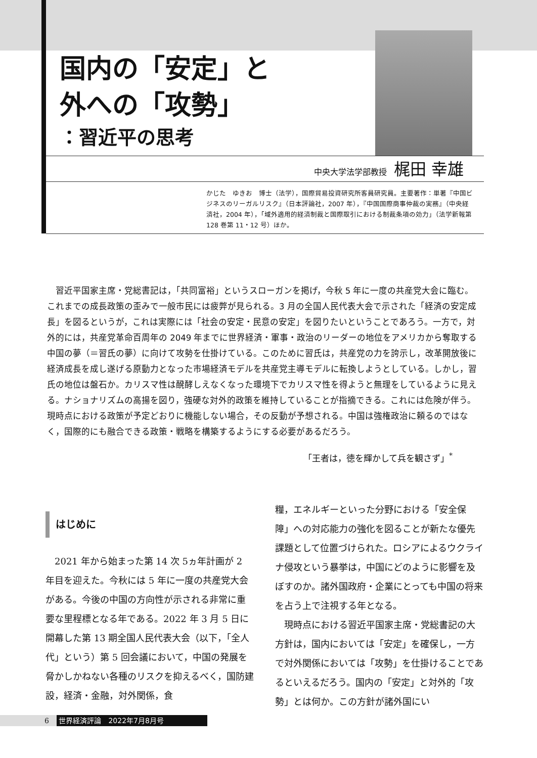国内の「安定」と
外への「攻勢」
：習近平の思考
中央大学法学部教授 梶田 幸雄
かじた　ゆきお　博士（法学），国際貿易投資研究所客員研究員。主要著作：単著『中国ビジネスのリーガルリスク』（日本評論社，2007 年），『中国国際商事仲裁の実務』（中央経済社，2004 年），「域外適用的経済制裁と国際取引における制裁条項の効力」（法学新報第 128 巻第 11・12 号）ほか。
習近平国家主席・党総書記は，「共同富裕」というスローガンを掲げ，今秋 5 年に一度の共産党大会に臨む。これまでの成長政策の歪みで一般市民には疲弊が見られる。3 月の全国人民代表大会で示された「経済の安定成長」を図るというが，これは実際には「社会の安定・民意の安定」を図りたいということであろう。一方で，対外的には，共産党革命百周年の 2049 年までに世界経済・軍事・政治のリーダーの地位をアメリカから奪取する中国の夢（＝習氏の夢）に向けて攻勢を仕掛けている。このために習氏は，共産党の力を誇示し，改革開放後に経済成長を成し遂げる原動力となった市場経済モデルを共産党主導モデルに転換しようとしている。しかし，習氏の地位は盤石か。カリスマ性は醗酵しえなくなった環境下でカリスマ性を得ようと無理をしているように見える。ナショナリズムの高揚を図り，強硬な対外的政策を維持していることが指摘できる。これには危険が伴う。現時点における政策が予定どおりに機能しない場合，その反動が予想される。中国は強権政治に頼るのではなく，国際的にも融合できる政策・戦略を構築するようにする必要があるだろう。
「王者は，徳を輝かして兵を観さず」<sup>*</sup>
はじめに
2021 年から始まった第 14 次 5ヵ年計画が 2 年目を迎えた。今秋には 5 年に一度の共産党大会がある。今後の中国の方向性が示される非常に重要な里程標となる年である。2022 年 3 月 5 日に開幕した第 13 期全国人民代表大会（以下，「全人代」という）第 5 回会議において，中国の発展を脅かしかねない各種のリスクを抑えるべく，国防建設，経済・金融，対外関係，食
糧，エネルギーといった分野における「安全保障」への対応能力の強化を図ることが新たな優先課題として位置づけられた。ロシアによるウクライナ侵攻という暴挙は，中国にどのように影響を及ぼすのか。諸外国政府・企業にとっても中国の将来を占う上で注視する年となる。
現時点における習近平国家主席・党総書記の大方針は，国内においては「安定」を確保し，一方で対外関係においては「攻勢」を仕掛けることであるといえるだろう。国内の「安定」と対外的「攻勢」とは何か。この方針が諸外国にい
6 世界経済評論　2022年7月8月号